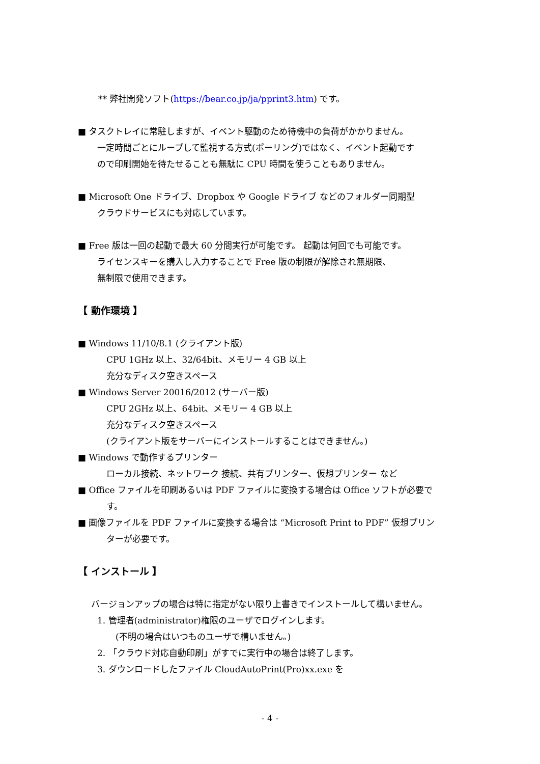** 弊社開発ソフト(https://bear.co.jp/ja/pprint3.htm) です。
■ タスクトレイに常駐しますが、イベント駆動のため待機中の負荷がかかりません。
一定時間ごとにループして監視する方式(ポーリング)ではなく、イベント起動です
ので印刷開始を待たせることも無駄に CPU 時間を使うこともありません。
■ Microsoft One ドライブ、Dropbox や Google ドライブ などのフォルダー同期型
クラウドサービスにも対応しています。
■ Free 版は一回の起動で最大 60 分間実行が可能です。 起動は何回でも可能です。
ライセンスキーを購入し入力することで Free 版の制限が解除され無期限、
無制限で使用できます。
【 動作環境 】
■ Windows 11/10/8.1 (クライアント版)
CPU 1GHz 以上、32/64bit、メモリー 4 GB 以上
充分なディスク空きスペース
■ Windows Server 20016/2012 (サーバー版)
CPU 2GHz 以上、64bit、メモリー 4 GB 以上
充分なディスク空きスペース
(クライアント版をサーバーにインストールすることはできません。)
■ Windows で動作するプリンター
ローカル接続、ネットワーク 接続、共有プリンター、仮想プリンター など
■ Office ファイルを印刷あるいは PDF ファイルに変換する場合は Office ソフトが必要で
す。
■ 画像ファイルを PDF ファイルに変換する場合は “Microsoft Print to PDF” 仮想プリン
ターが必要です。
【 インストール 】
バージョンアップの場合は特に指定がない限り上書きでインストールして構いません。
1. 管理者(administrator)権限のユーザでログインします。
(不明の場合はいつものユーザで構いません。)
2. 「クラウド対応自動印刷」がすでに実行中の場合は終了します。
3. ダウンロードしたファイル CloudAutoPrint(Pro)xx.exe を
- 4 -